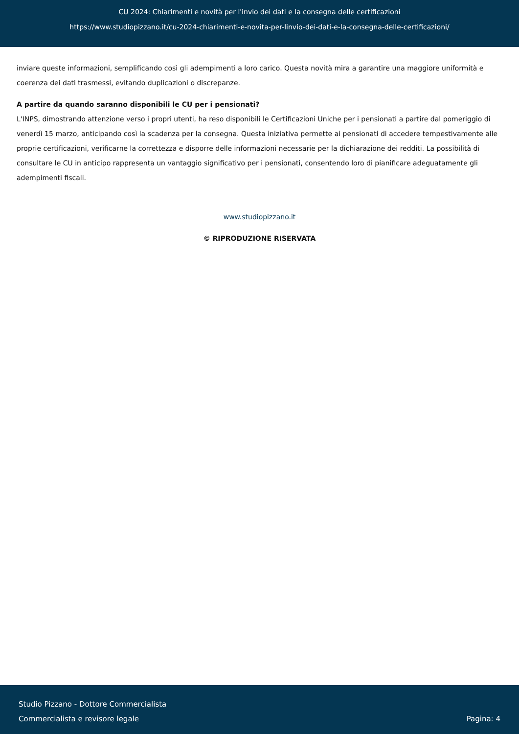CU 2024: Chiarimenti e novità per l'invio dei dati e la consegna delle certificazioni
https://www.studiopizzano.it/cu-2024-chiarimenti-e-novita-per-linvio-dei-dati-e-la-consegna-delle-certificazioni/
inviare queste informazioni, semplificando così gli adempimenti a loro carico. Questa novità mira a garantire una maggiore uniformità e coerenza dei dati trasmessi, evitando duplicazioni o discrepanze.
A partire da quando saranno disponibili le CU per i pensionati?
L'INPS, dimostrando attenzione verso i propri utenti, ha reso disponibili le Certificazioni Uniche per i pensionati a partire dal pomeriggio di venerdì 15 marzo, anticipando così la scadenza per la consegna. Questa iniziativa permette ai pensionati di accedere tempestivamente alle proprie certificazioni, verificarne la correttezza e disporre delle informazioni necessarie per la dichiarazione dei redditi. La possibilità di consultare le CU in anticipo rappresenta un vantaggio significativo per i pensionati, consentendo loro di pianificare adeguatamente gli adempimenti fiscali.
www.studiopizzano.it
© RIPRODUZIONE RISERVATA
Studio Pizzano - Dottore Commercialista
Commercialista e revisore legale
Pagina: 4